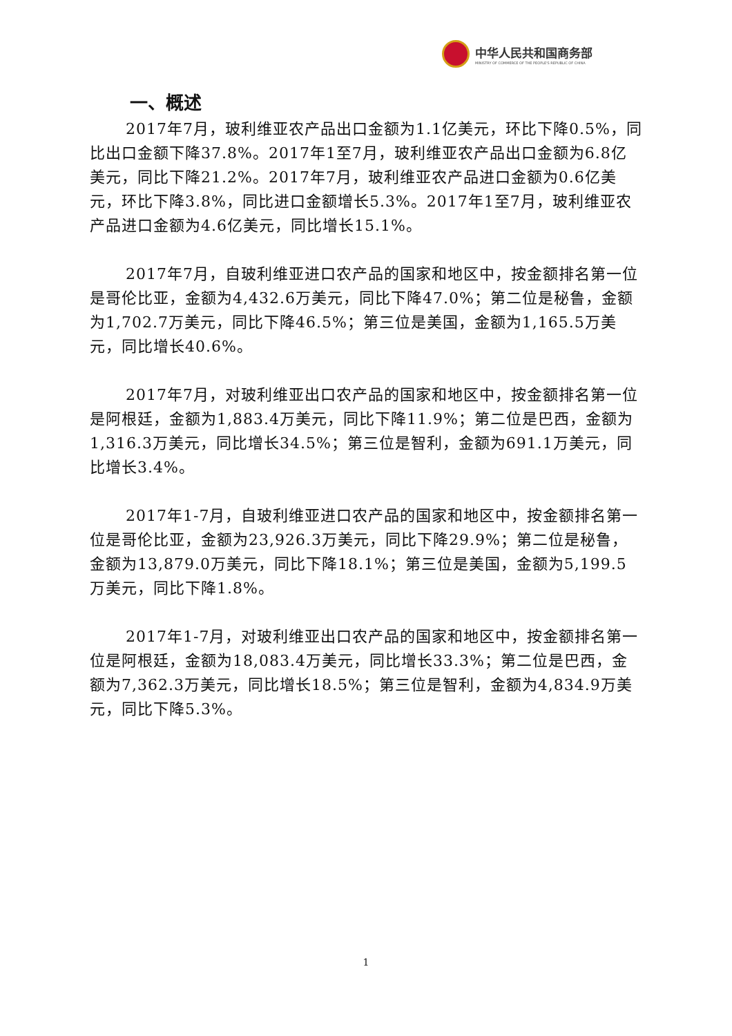中华人民共和国商务部
MINISTRY OF COMMERCE OF THE PEOPLE'S REPUBLIC OF CHINA
一、概述
2017年7月，玻利维亚农产品出口金额为1.1亿美元，环比下降0.5%，同比出口金额下降37.8%。2017年1至7月，玻利维亚农产品出口金额为6.8亿美元，同比下降21.2%。2017年7月，玻利维亚农产品进口金额为0.6亿美元，环比下降3.8%，同比进口金额增长5.3%。2017年1至7月，玻利维亚农产品进口金额为4.6亿美元，同比增长15.1%。
2017年7月，自玻利维亚进口农产品的国家和地区中，按金额排名第一位是哥伦比亚，金额为4,432.6万美元，同比下降47.0%；第二位是秘鲁，金额为1,702.7万美元，同比下降46.5%；第三位是美国，金额为1,165.5万美元，同比增长40.6%。
2017年7月，对玻利维亚出口农产品的国家和地区中，按金额排名第一位是阿根廷，金额为1,883.4万美元，同比下降11.9%；第二位是巴西，金额为1,316.3万美元，同比增长34.5%；第三位是智利，金额为691.1万美元，同比增长3.4%。
2017年1-7月，自玻利维亚进口农产品的国家和地区中，按金额排名第一位是哥伦比亚，金额为23,926.3万美元，同比下降29.9%；第二位是秘鲁，金额为13,879.0万美元，同比下降18.1%；第三位是美国，金额为5,199.5万美元，同比下降1.8%。
2017年1-7月，对玻利维亚出口农产品的国家和地区中，按金额排名第一位是阿根廷，金额为18,083.4万美元，同比增长33.3%；第二位是巴西，金额为7,362.3万美元，同比增长18.5%；第三位是智利，金额为4,834.9万美元，同比下降5.3%。
1